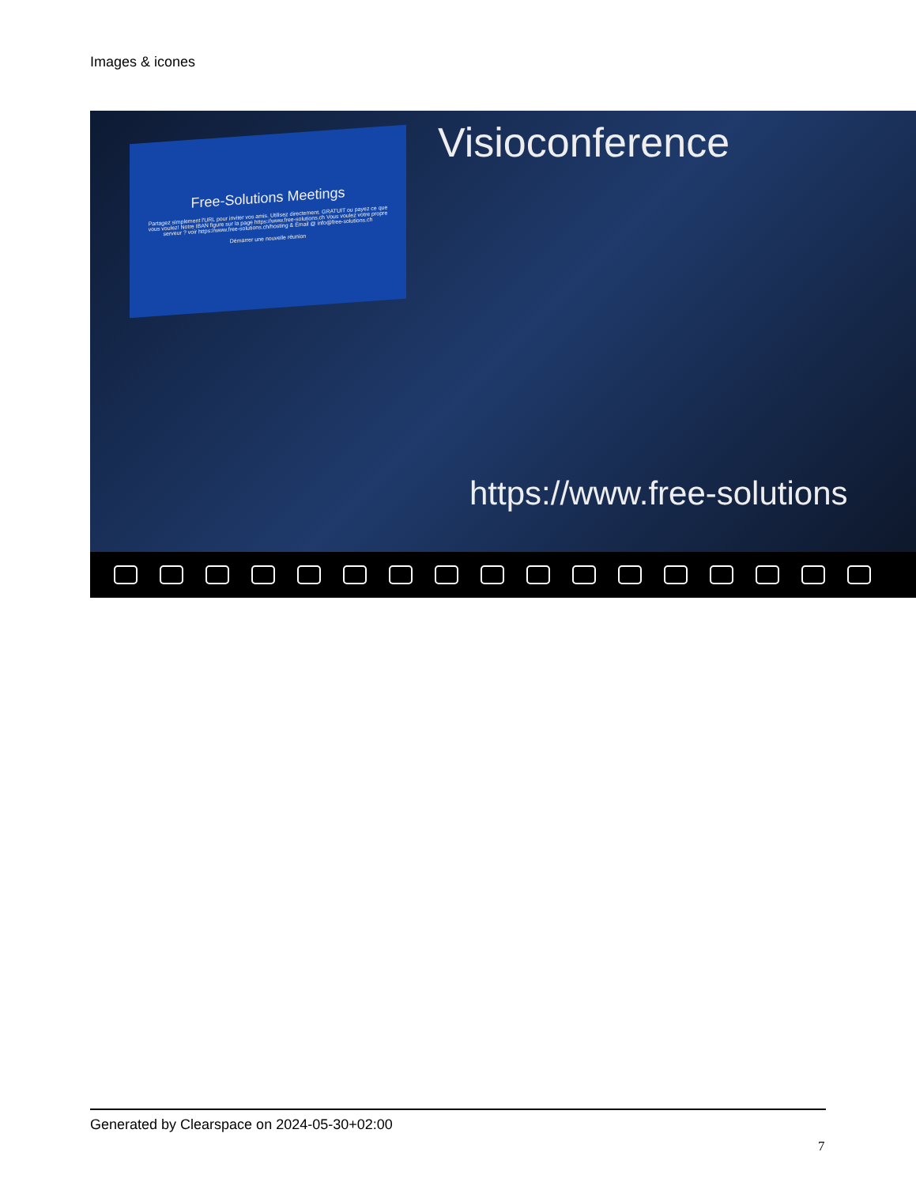Images & icones
Free-Solutions Meetings
Partagez simplement l'URL pour inviter vos amis. Utilisez directement. GRATUIT ou payez ce que vous voulez! Notre IBAN figure sur la page https://www.free-solutions.ch Vous voulez votre propre serveur ? voir https://www.free-solutions.ch/hosting & Email @ info@free-solutions.ch
Démarrer une nouvelle réunion
Visioconference
https://www.free-solutions
Generated by Clearspace on 2024-05-30+02:00
7